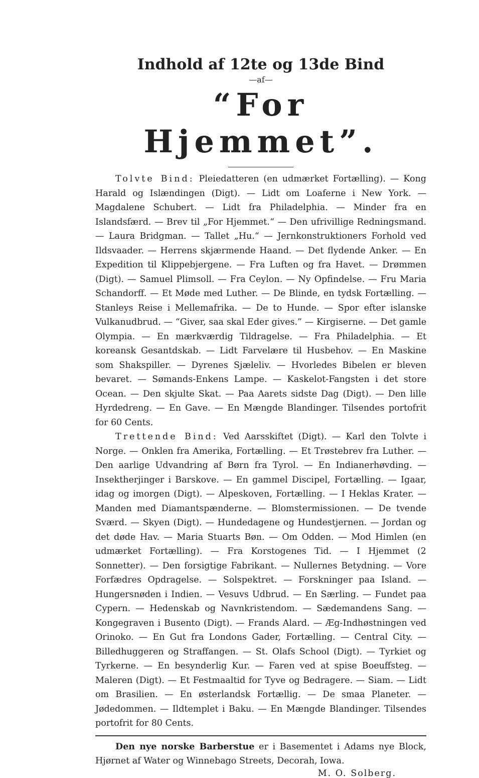Indhold af 12te og 13de Bind
—af—
“For Hjemmet”.
Tolvte Bind: Pleiedatteren (en udmærket Fortælling). — Kong Harald og Islændingen (Digt). — Lidt om Loaferne i New York. — Magdalene Schubert. — Lidt fra Philadelphia. — Minder fra en Islandsfærd. — Brev til „For Hjemmet.“ — Den ufrivillige Redningsmand. — Laura Bridgman. — Tallet „Hu.“ — Jernkonstruktioners Forhold ved Ildsvaader. — Herrens skjærmende Haand. — Det flydende Anker. — En Expedition til Klippebjergene. — Fra Luften og fra Havet. — Drømmen (Digt). — Samuel Plimsoll. — Fra Ceylon. — Ny Opfindelse. — Fru Maria Schandorff. — Et Møde med Luther. — De Blinde, en tydsk Fortælling. — Stanleys Reise i Mellemafrika. — De to Hunde. — Spor efter islanske Vulkanudbrud. — “Giver, saa skal Eder gives.” — Kirgiserne. — Det gamle Olympia. — En mærkværdig Tildragelse. — Fra Philadelphia. — Et koreansk Gesantdskab. — Lidt Farvelære til Husbehov. — En Maskine som Shakspiller. — Dyrenes Sjæleliv. — Hvorledes Bibelen er bleven bevaret. — Sømands-Enkens Lampe. — Kaskelot-Fangsten i det store Ocean. — Den skjulte Skat. — Paa Aarets sidste Dag (Digt). — Den lille Hyrdedreng. — En Gave. — En Mængde Blandinger. Tilsendes portofrit for 60 Cents.
Trettende Bind: Ved Aarsskiftet (Digt). — Karl den Tolvte i Norge. — Onklen fra Amerika, Fortælling. — Et Trøstebrev fra Luther. — Den aarlige Udvandring af Børn fra Tyrol. — En Indianerhøvding. — Insektherjinger i Barskove. — En gammel Discipel, Fortælling. — Igaar, idag og imorgen (Digt). — Alpeskoven, Fortælling. — I Heklas Krater. — Manden med Diamantspænderne. — Blomstermissionen. — De tvende Sværd. — Skyen (Digt). — Hundedagene og Hundestjernen. — Jordan og det døde Hav. — Maria Stuarts Bøn. — Om Odden. — Mod Himlen (en udmærket Fortælling). — Fra Korstogenes Tid. — I Hjemmet (2 Sonnetter). — Den forsigtige Fabrikant. — Nullernes Betydning. — Vore Forfædres Opdragelse. — Solspektret. — Forskninger paa Island. — Hungersnøden i Indien. — Vesuvs Udbrud. — En Særling. — Fundet paa Cypern. — Hedenskab og Navnkristendom. — Sædemandens Sang. — Kongegraven i Busento (Digt). — Frands Alard. — Æg-Indhøstningen ved Orinoko. — En Gut fra Londons Gader, Fortælling. — Central City. — Billedhuggeren og Straffangen. — St. Olafs School (Digt). — Tyrkiet og Tyrkerne. — En besynderlig Kur. — Faren ved at spise Boeuffsteg. — Maleren (Digt). — Et Festmaaltid for Tyve og Bedragere. — Siam. — Lidt om Brasilien. — En østerlandsk Fortællig. — De smaa Planeter. — Jødedommen. — Ildtemplet i Baku. — En Mængde Blandinger. Tilsendes portofrit for 80 Cents.
Den nye norske Barberstue er i Basementet i Adams nye Block, Hjørnet af Water og Winnebago Streets, Decorah, Iowa.
M. O. Solberg.